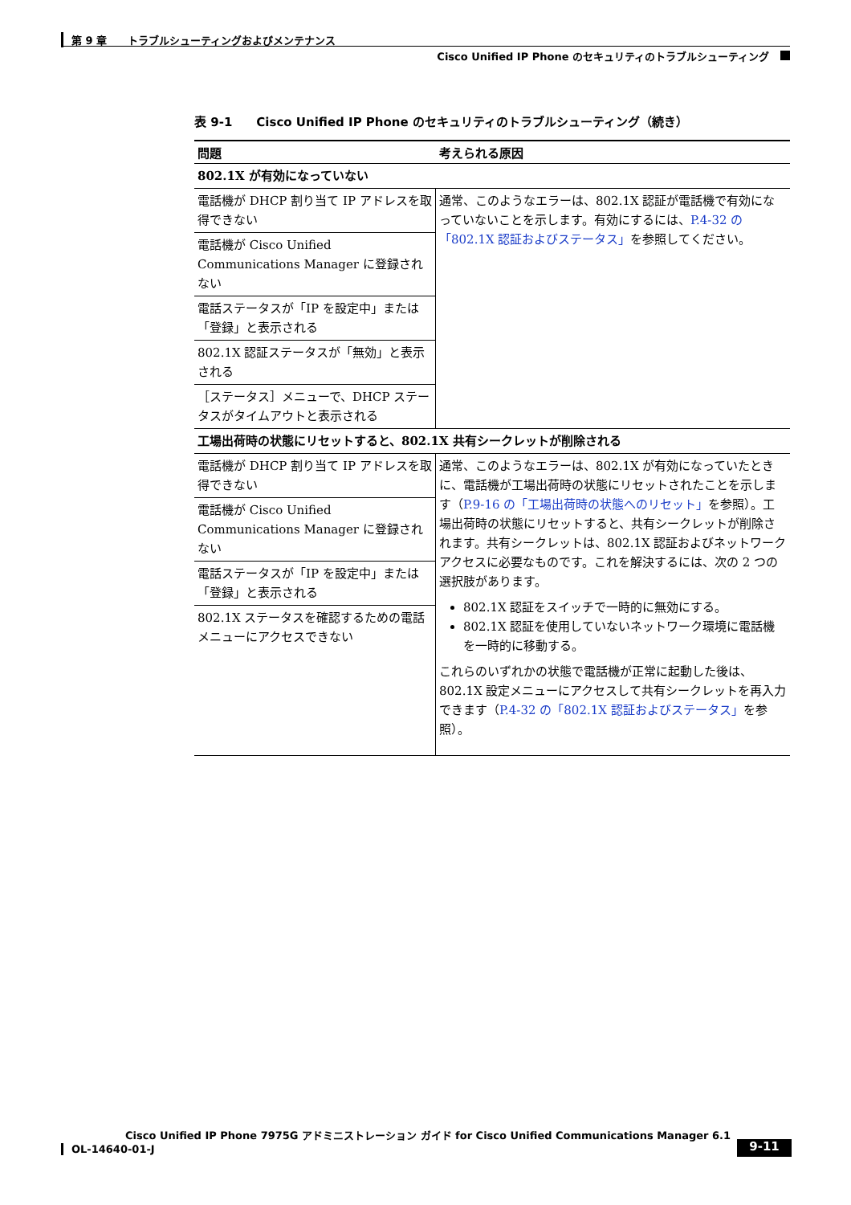第 9 章　　トラブルシューティングおよびメンテナンス
Cisco Unified IP Phone のセキュリティのトラブルシューティング
表 9-1　　Cisco Unified IP Phone のセキュリティのトラブルシューティング（続き）
| 問題 | 考えられる原因 |
| --- | --- |
| 802.1X が有効になっていない | |
| 電話機が DHCP 割り当て IP アドレスを取得できない | 通常、このようなエラーは、802.1X 認証が電話機で有効になっていないことを示します。有効にするには、 P.4-32 の「802.1X 認証およびステータス」 を参照してください。 |
| 電話機が Cisco Unified Communications Manager に登録されない | |
| 電話ステータスが「IP を設定中」または「登録」と表示される | |
| 802.1X 認証ステータスが「無効」と表示される | |
| ［ステータス］メニューで、DHCP ステータスがタイムアウトと表示される | |
| 工場出荷時の状態にリセットすると、802.1X 共有シークレットが削除される | |
| 電話機が DHCP 割り当て IP アドレスを取得できない | 通常、このようなエラーは、802.1X が有効になっていたときに、電話機が工場出荷時の状態にリセットされたことを示します（ P.9-16 の「工場出荷時の状態へのリセット」 を参照）。工場出荷時の状態にリセットすると、共有シークレットが削除されます。共有シークレットは、802.1X 認証およびネットワーク アクセスに必要なものです。これを解決するには、次の 2 つの選択肢があります。 802.1X 認証をスイッチで一時的に無効にする。 802.1X 認証を使用していないネットワーク環境に電話機を一時的に移動する。 これらのいずれかの状態で電話機が正常に起動した後は、802.1X 設定メニューにアクセスして共有シークレットを再入力できます（ P.4-32 の「802.1X 認証およびステータス」 を参照）。 |
| 電話機が Cisco Unified Communications Manager に登録されない | |
| 電話ステータスが「IP を設定中」または「登録」と表示される | |
| 802.1X ステータスを確認するための電話メニューにアクセスできない | |
Cisco Unified IP Phone 7975G アドミニストレーション ガイド for Cisco Unified Communications Manager 6.1
OL-14640-01-J 9-11